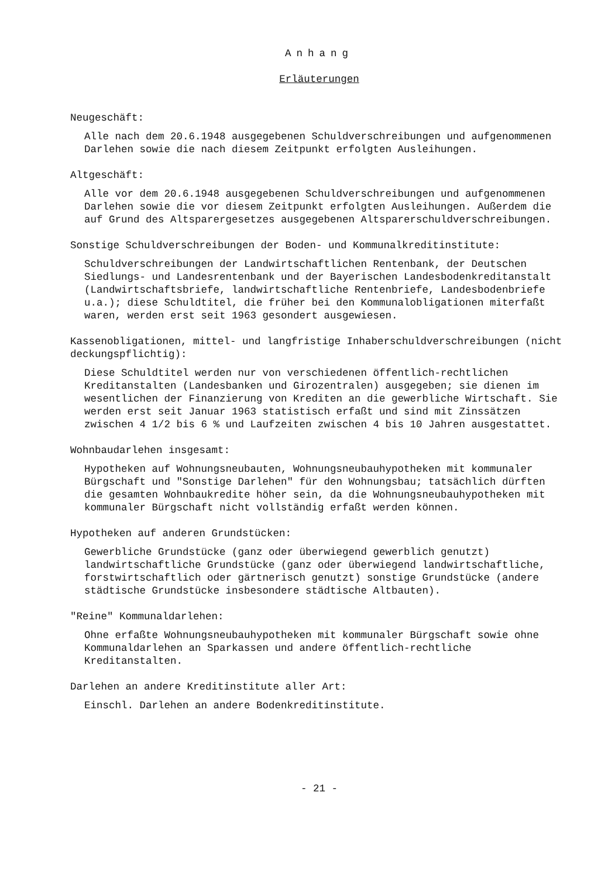Anhang
Erläuterungen
Neugeschäft:
Alle nach dem 20.6.1948 ausgegebenen Schuldverschreibungen und aufgenommenen Darlehen sowie die nach diesem Zeitpunkt erfolgten Ausleihungen.
Altgeschäft:
Alle vor dem 20.6.1948 ausgegebenen Schuldverschreibungen und aufgenommenen Darlehen sowie die vor diesem Zeitpunkt erfolgten Ausleihungen. Außerdem die auf Grund des Altsparergesetzes ausgegebenen Altsparerschuldverschreibungen.
Sonstige Schuldverschreibungen der Boden- und Kommunalkreditinstitute:
Schuldverschreibungen der Landwirtschaftlichen Rentenbank, der Deutschen Siedlungs- und Landesrentenbank und der Bayerischen Landesbodenkreditanstalt (Landwirtschaftsbriefe, landwirtschaftliche Rentenbriefe, Landesbodenbriefe u.a.); diese Schuldtitel, die früher bei den Kommunalobligationen miterfaßt waren, werden erst seit 1963 gesondert ausgewiesen.
Kassenobligationen, mittel- und langfristige Inhaberschuldverschreibungen (nicht deckungspflichtig):
Diese Schuldtitel werden nur von verschiedenen öffentlich-rechtlichen Kreditanstalten (Landesbanken und Girozentralen) ausgegeben; sie dienen im wesentlichen der Finanzierung von Krediten an die gewerbliche Wirtschaft. Sie werden erst seit Januar 1963 statistisch erfaßt und sind mit Zinssätzen zwischen 4 1/2 bis 6 % und Laufzeiten zwischen 4 bis 10 Jahren ausgestattet.
Wohnbaudarlehen insgesamt:
Hypotheken auf Wohnungsneubauten, Wohnungsneubauhypotheken mit kommunaler Bürgschaft und "Sonstige Darlehen" für den Wohnungsbau; tatsächlich dürften die gesamten Wohnbaukredite höher sein, da die Wohnungsneubauhypotheken mit kommunaler Bürgschaft nicht vollständig erfaßt werden können.
Hypotheken auf anderen Grundstücken:
Gewerbliche Grundstücke (ganz oder überwiegend gewerblich genutzt) landwirtschaftliche Grundstücke (ganz oder überwiegend landwirtschaftliche, forstwirtschaftlich oder gärtnerisch genutzt) sonstige Grundstücke (andere städtische Grundstücke insbesondere städtische Altbauten).
"Reine" Kommunaldarlehen:
Ohne erfaßte Wohnungsneubauhypotheken mit kommunaler Bürgschaft sowie ohne Kommunaldarlehen an Sparkassen und andere öffentlich-rechtliche Kreditanstalten.
Darlehen an andere Kreditinstitute aller Art:
Einschl. Darlehen an andere Bodenkreditinstitute.
- 21 -